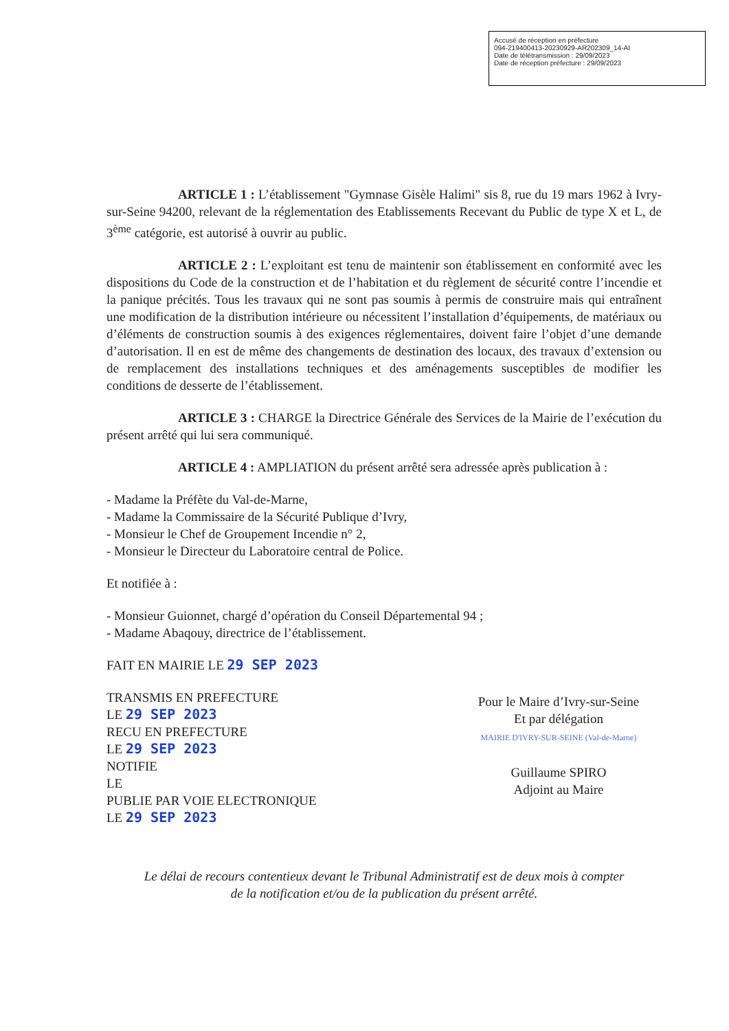Accusé de réception en préfecture
094-219400413-20230929-AR202309_14-AI
Date de télétransmission : 29/09/2023
Date de réception préfecture : 29/09/2023
ARTICLE 1 : L’établissement "Gymnase Gisèle Halimi" sis 8, rue du 19 mars 1962 à Ivry-sur-Seine 94200, relevant de la réglementation des Etablissements Recevant du Public de type X et L, de 3<sup>ème</sup> catégorie, est autorisé à ouvrir au public.
ARTICLE 2 : L’exploitant est tenu de maintenir son établissement en conformité avec les dispositions du Code de la construction et de l’habitation et du règlement de sécurité contre l’incendie et la panique précités. Tous les travaux qui ne sont pas soumis à permis de construire mais qui entraînent une modification de la distribution intérieure ou nécessitent l’installation d’équipements, de matériaux ou d’éléments de construction soumis à des exigences réglementaires, doivent faire l’objet d’une demande d’autorisation. Il en est de même des changements de destination des locaux, des travaux d’extension ou de remplacement des installations techniques et des aménagements susceptibles de modifier les conditions de desserte de l’établissement.
ARTICLE 3 : CHARGE la Directrice Générale des Services de la Mairie de l’exécution du présent arrêté qui lui sera communiqué.
ARTICLE 4 : AMPLIATION du présent arrêté sera adressée après publication à :
- Madame la Préfète du Val-de-Marne,
- Madame la Commissaire de la Sécurité Publique d’Ivry,
- Monsieur le Chef de Groupement Incendie n° 2,
- Monsieur le Directeur du Laboratoire central de Police.
Et notifiée à :
- Monsieur Guionnet, chargé d’opération du Conseil Départemental 94 ;
- Madame Abaqouy, directrice de l’établissement.
FAIT EN MAIRIE LE 29 SEP 2023
TRANSMIS EN PREFECTURE
LE 29 SEP 2023
RECU EN PREFECTURE
LE 29 SEP 2023
NOTIFIE
LE
PUBLIE PAR VOIE ELECTRONIQUE
LE 29 SEP 2023
Pour le Maire d’Ivry-sur-Seine
Et par délégation
MAIRIE D'IVRY-SUR-SEINE (Val-de-Marne)
Guillaume SPIRO
Adjoint au Maire
Le délai de recours contentieux devant le Tribunal Administratif est de deux mois à compter
de la notification et/ou de la publication du présent arrêté.